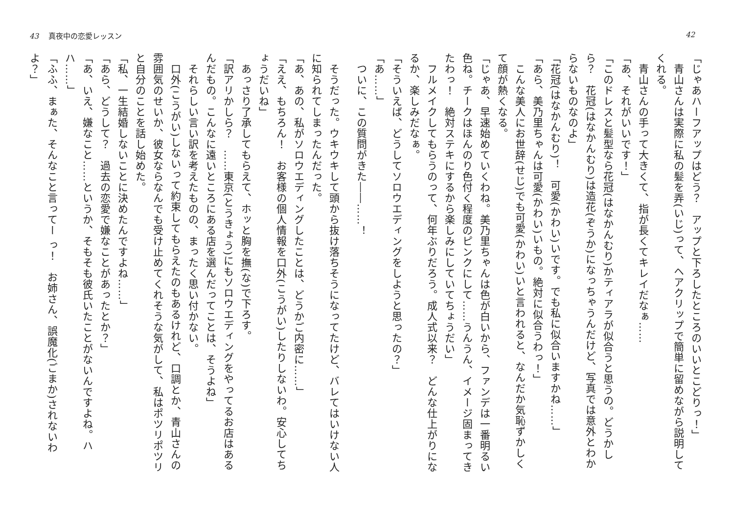43 真夜中の恋愛レッスン 42
「じゃあハーフアップはどう？　アップと下ろしたところのいいとこどりっ！」
　青山さんは実際に私の髪を弄(いじ)って、ヘアクリップで簡単に留めながら説明してくれる。
　青山さんの手って大きくて、指が長くてキレイだなぁ……
「あ、それがいいです！」
「このドレスと髪型なら花冠(はなかんむり)かティアラが似合うと思うの。どうかしら？　花冠(はなかんむり)は造花(ぞうか)になっちゃうんだけど、写真では意外とわからないものなのよ」
「花冠(はなかんむり)！　可愛(かわい)いです。でも私に似合いますかね……」
「あら、美乃里ちゃんは可愛(かわい)いもの。絶対に似合うわっ！」
　こんな美人にお世辞(せじ)でも可愛(かわい)いと言われると、なんだか気恥ずかしくて顔が熱くなる。
「じゃあ、早速始めていくわね。美乃里ちゃんは色が白いから、ファンデは一番明るい色ね。チークはほんのり色付く程度のピンクにして……うんうん、イメージ固まってきたわっ！　絶対ステキにするから楽しみにしていてちょうだい」
　フルメイクしてもらうのって、何年ぶりだろう。成人式以来？　どんな仕上がりになるか、楽しみだなぁ。
「そういえば、どうしてソロウエディングをしようと思ったの？」
「あ……」
　ついに、この質問がきた――……！
　そうだった。ウキウキして頭から抜け落ちそうになってたけど、バレてはいけない人に知られてしまったんだった。
「あ、あの、私がソロウエディングしたことは、どうかご内密に……」
「ええ、もちろん！　お客様の個人情報を口外(こうがい)したりしないわ。安心してちょうだいね」
　あっさり了承してもらえて、ホッと胸を撫(な)で下ろす。
「訳アリかしら？　……東京(とうきょう)にもソロウエディングをやってるお店はあるんだもの。こんなに遠いところにある店を選んだってことは、そうよね」
　それらしい言い訳を考えたものの、まったく思い付かない。
　口外(こうがい)しないって約束してもらえたのもあるけれど、口調とか、青山さんの雰囲気のせいか、彼女ならなんでも受け止めてくれそうな気がして、私はポツリポツリと自分のことを話し始めた。
「私、一生結婚しないことに決めたんですよね……」
「あら、どうして？　過去の恋愛で嫌なことがあったとか？」
「あ、いえ、嫌なこと……というか、そもそも彼氏いたことがないんですよね。ハハ……」
「ふふ、まぁた、そんなこと言ってー っ！　お姉さん、誤魔化(ごまか)されないわよ？」